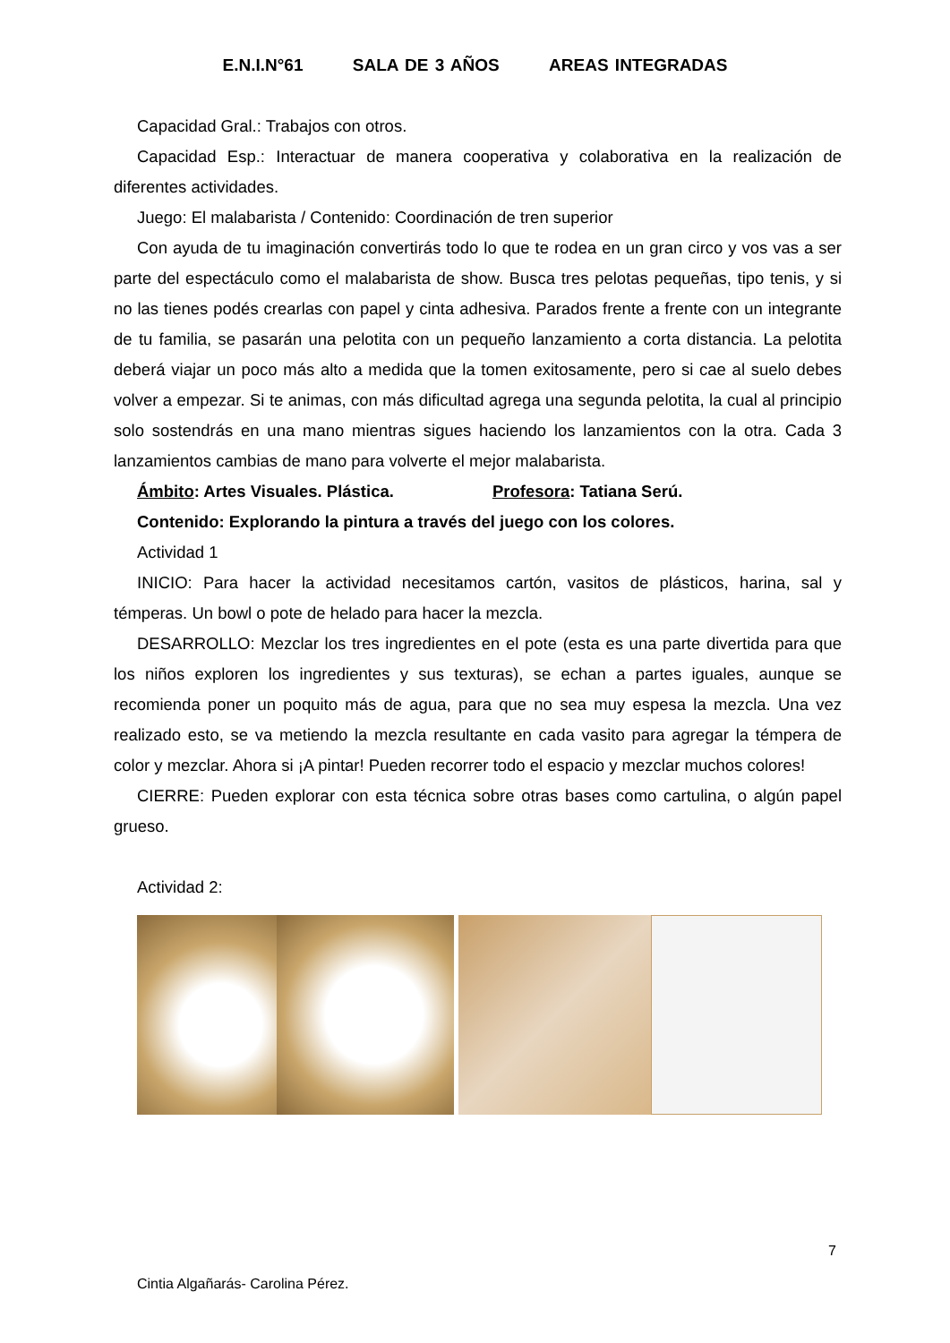E.N.I.N°61 SALA DE 3 AÑOS AREAS INTEGRADAS
Capacidad Gral.: Trabajos con otros.
Capacidad Esp.: Interactuar de manera cooperativa y colaborativa en la realización de diferentes actividades.
Juego: El malabarista / Contenido: Coordinación de tren superior
Con ayuda de tu imaginación convertirás todo lo que te rodea en un gran circo y vos vas a ser parte del espectáculo como el malabarista de show. Busca tres pelotas pequeñas, tipo tenis, y si no las tienes podés crearlas con papel y cinta adhesiva. Parados frente a frente con un integrante de tu familia, se pasarán una pelotita con un pequeño lanzamiento a corta distancia. La pelotita deberá viajar un poco más alto a medida que la tomen exitosamente, pero si cae al suelo debes volver a empezar. Si te animas, con más dificultad agrega una segunda pelotita, la cual al principio solo sostendrás en una mano mientras sigues haciendo los lanzamientos con la otra. Cada 3 lanzamientos cambias de mano para volverte el mejor malabarista.
Ámbito: Artes Visuales. Plástica. Profesora: Tatiana Serú.
Contenido: Explorando la pintura a través del juego con los colores.
Actividad 1
INICIO: Para hacer la actividad necesitamos cartón, vasitos de plásticos, harina, sal y témperas. Un bowl o pote de helado para hacer la mezcla.
DESARROLLO: Mezclar los tres ingredientes en el pote (esta es una parte divertida para que los niños exploren los ingredientes y sus texturas), se echan a partes iguales, aunque se recomienda poner un poquito más de agua, para que no sea muy espesa la mezcla. Una vez realizado esto, se va metiendo la mezcla resultante en cada vasito para agregar la témpera de color y mezclar. Ahora si ¡A pintar! Pueden recorrer todo el espacio y mezclar muchos colores!
CIERRE: Pueden explorar con esta técnica sobre otras bases como cartulina, o algún papel grueso.
Actividad 2:
7
Cintia Algañarás- Carolina Pérez.